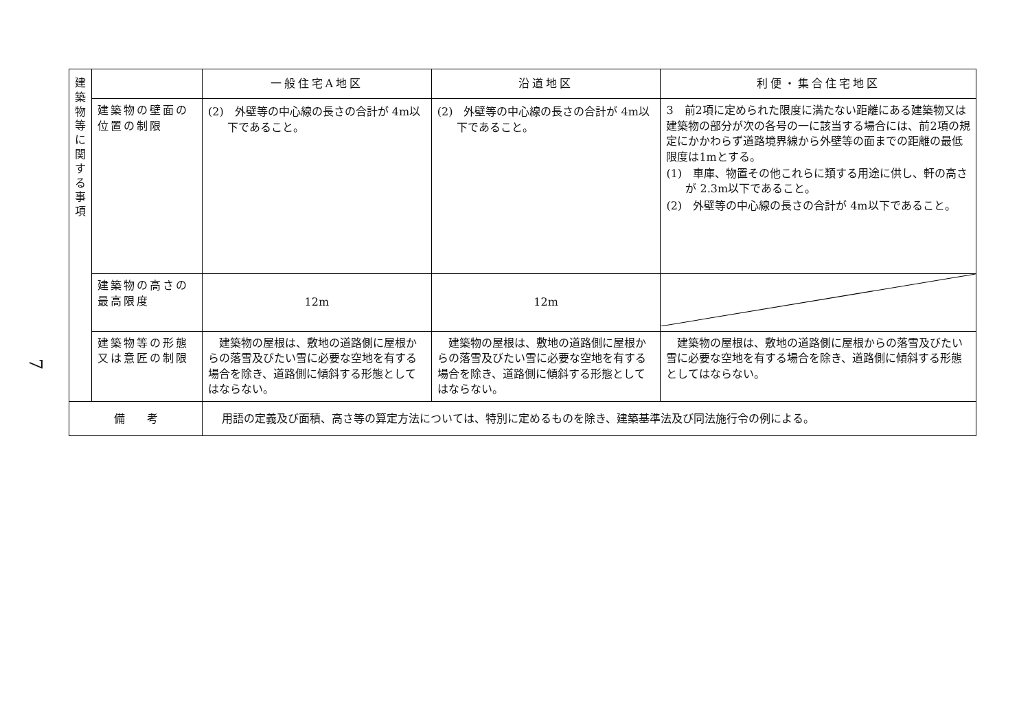7
| 建 築 物 等 に 関 す る 事 項 | | 一般住宅A地区 | 沿道地区 | 利便・集合住宅地区 |
| | 建築物の壁面の位置の制限 | (2) 外壁等の中心線の長さの合計が 4m以下であること。 | (2) 外壁等の中心線の長さの合計が 4m以下であること。 | 3 前2項に定められた限度に満たない距離にある建築物又は建築物の部分が次の各号の一に該当する場合には、前2項の規定にかかわらず道路境界線から外壁等の面までの距離の最低限度は1mとする。 (1) 車庫、物置その他これらに類する用途に供し、軒の高さが 2.3m以下であること。 (2) 外壁等の中心線の長さの合計が 4m以下であること。 |
| | 建築物の高さの最高限度 | 12m | 12m | |
| | 建築物等の形態又は意匠の制限 | 建築物の屋根は、敷地の道路側に屋根からの落雪及びたい雪に必要な空地を有する場合を除き、道路側に傾斜する形態としてはならない。 | 建築物の屋根は、敷地の道路側に屋根からの落雪及びたい雪に必要な空地を有する場合を除き、道路側に傾斜する形態としてはならない。 | 建築物の屋根は、敷地の道路側に屋根からの落雪及びたい雪に必要な空地を有する場合を除き、道路側に傾斜する形態としてはならない。 |
| 備 考 | | 用語の定義及び面積、高さ等の算定方法については、特別に定めるものを除き、建築基準法及び同法施行令の例による。 | | |